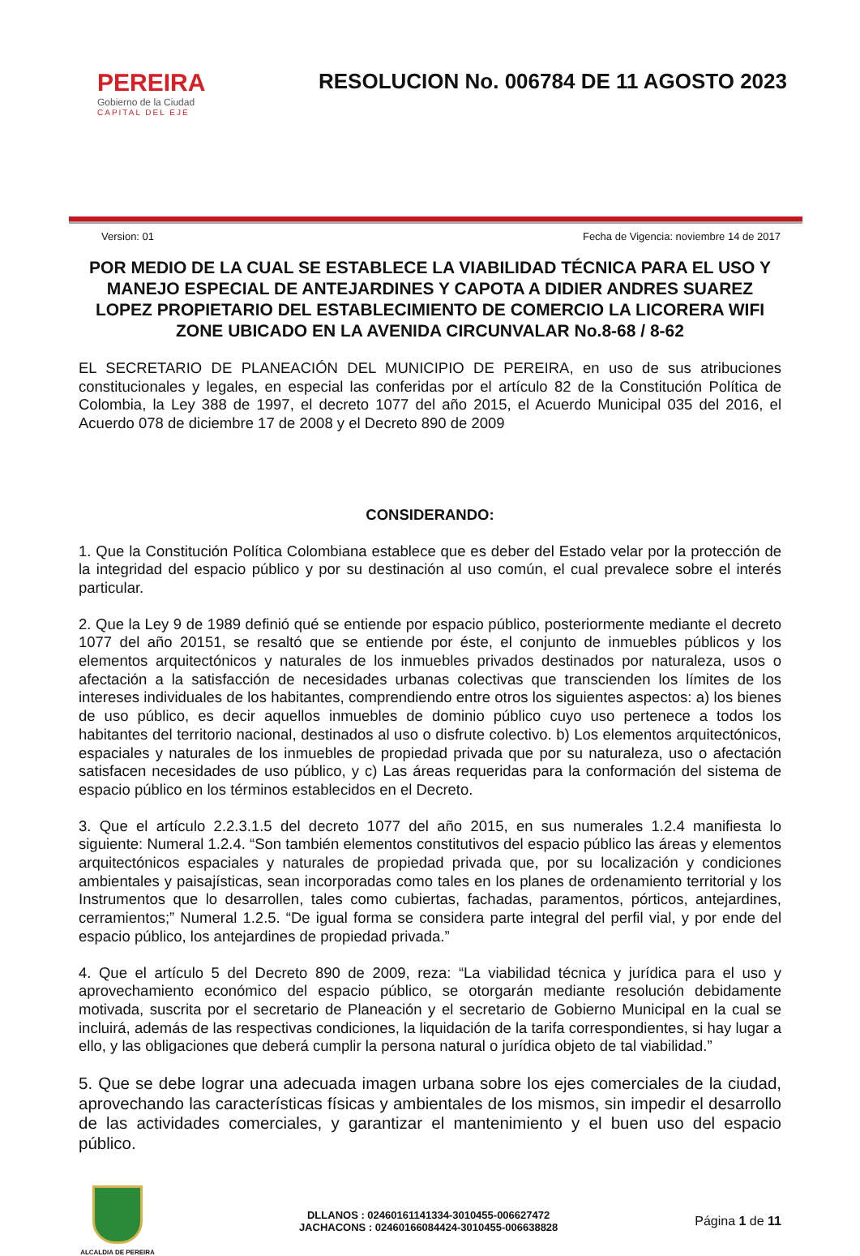PEREIRA
Gobierno de la Ciudad
CAPITAL DEL EJE
RESOLUCION No. 006784 DE 11 AGOSTO 2023
Version: 01 Fecha de Vigencia: noviembre 14 de 2017
POR MEDIO DE LA CUAL SE ESTABLECE LA VIABILIDAD TÉCNICA PARA EL USO Y MANEJO ESPECIAL DE ANTEJARDINES Y CAPOTA A DIDIER ANDRES SUAREZ LOPEZ PROPIETARIO DEL ESTABLECIMIENTO DE COMERCIO LA LICORERA WIFI ZONE UBICADO EN LA AVENIDA CIRCUNVALAR No.8-68 / 8-62
EL SECRETARIO DE PLANEACIÓN DEL MUNICIPIO DE PEREIRA, en uso de sus atribuciones constitucionales y legales, en especial las conferidas por el artículo 82 de la Constitución Política de Colombia, la Ley 388 de 1997, el decreto 1077 del año 2015, el Acuerdo Municipal 035 del 2016, el Acuerdo 078 de diciembre 17 de 2008 y el Decreto 890 de 2009
CONSIDERANDO:
1. Que la Constitución Política Colombiana establece que es deber del Estado velar por la protección de la integridad del espacio público y por su destinación al uso común, el cual prevalece sobre el interés particular.
2. Que la Ley 9 de 1989 definió qué se entiende por espacio público, posteriormente mediante el decreto 1077 del año 20151, se resaltó que se entiende por éste, el conjunto de inmuebles públicos y los elementos arquitectónicos y naturales de los inmuebles privados destinados por naturaleza, usos o afectación a la satisfacción de necesidades urbanas colectivas que transcienden los límites de los intereses individuales de los habitantes, comprendiendo entre otros los siguientes aspectos: a) los bienes de uso público, es decir aquellos inmuebles de dominio público cuyo uso pertenece a todos los habitantes del territorio nacional, destinados al uso o disfrute colectivo. b) Los elementos arquitectónicos, espaciales y naturales de los inmuebles de propiedad privada que por su naturaleza, uso o afectación satisfacen necesidades de uso público, y c) Las áreas requeridas para la conformación del sistema de espacio público en los términos establecidos en el Decreto.
3. Que el artículo 2.2.3.1.5 del decreto 1077 del año 2015, en sus numerales 1.2.4 manifiesta lo siguiente: Numeral 1.2.4. “Son también elementos constitutivos del espacio público las áreas y elementos arquitectónicos espaciales y naturales de propiedad privada que, por su localización y condiciones ambientales y paisajísticas, sean incorporadas como tales en los planes de ordenamiento territorial y los Instrumentos que lo desarrollen, tales como cubiertas, fachadas, paramentos, pórticos, antejardines, cerramientos;” Numeral 1.2.5. “De igual forma se considera parte integral del perfil vial, y por ende del espacio público, los antejardines de propiedad privada.”
4. Que el artículo 5 del Decreto 890 de 2009, reza: “La viabilidad técnica y jurídica para el uso y aprovechamiento económico del espacio público, se otorgarán mediante resolución debidamente motivada, suscrita por el secretario de Planeación y el secretario de Gobierno Municipal en la cual se incluirá, además de las respectivas condiciones, la liquidación de la tarifa correspondientes, si hay lugar a ello, y las obligaciones que deberá cumplir la persona natural o jurídica objeto de tal viabilidad.”
5. Que se debe lograr una adecuada imagen urbana sobre los ejes comerciales de la ciudad, aprovechando las características físicas y ambientales de los mismos, sin impedir el desarrollo de las actividades comerciales, y garantizar el mantenimiento y el buen uso del espacio público.
ALCALDIA DE PEREIRA
DLLANOS : 02460161141334-3010455-006627472
JACHACONS : 02460166084424-3010455-006638828
Página 1 de 11